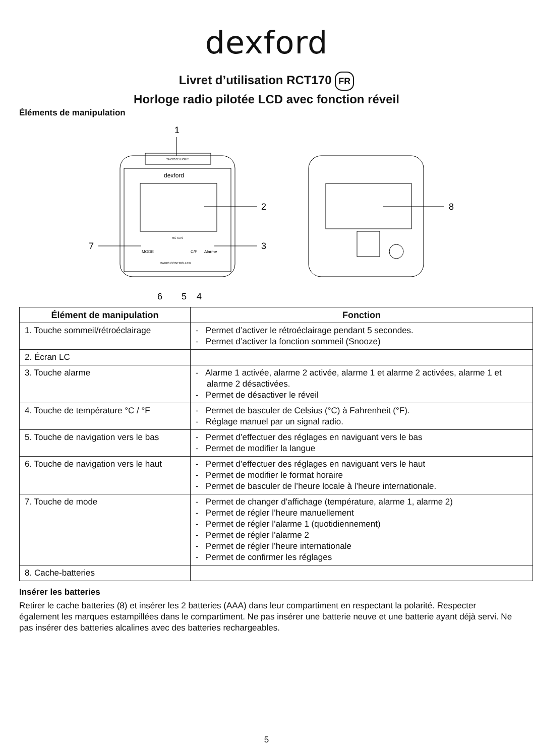dexford
Livret d’utilisation RCT170 FR
Horloge radio pilotée LCD avec fonction réveil
Éléments de manipulation
1
SNOOZE/LIGHT
dexford
RCT170
MODE
C/F
Alarme
RADIO CONTROLLED
2
7
3
6
5
4
8
| Élément de manipulation | Fonction |
| --- | --- |
| 1. Touche sommeil/rétroéclairage | - Permet d’activer le rétroéclairage pendant 5 secondes. - Permet d’activer la fonction sommeil (Snooze) |
| 2. Écran LC | |
| 3. Touche alarme | - Alarme 1 activée, alarme 2 activée, alarme 1 et alarme 2 activées, alarme 1 et alarme 2 désactivées. - Permet de désactiver le réveil |
| 4. Touche de température °C / °F | - Permet de basculer de Celsius (°C) à Fahrenheit (°F). - Réglage manuel par un signal radio. |
| 5. Touche de navigation vers le bas | - Permet d’effectuer des réglages en naviguant vers le bas - Permet de modifier la langue |
| 6. Touche de navigation vers le haut | - Permet d’effectuer des réglages en naviguant vers le haut - Permet de modifier le format horaire - Permet de basculer de l’heure locale à l’heure internationale. |
| 7. Touche de mode | - Permet de changer d’affichage (température, alarme 1, alarme 2) - Permet de régler l’heure manuellement - Permet de régler l’alarme 1 (quotidiennement) - Permet de régler l’alarme 2 - Permet de régler l’heure internationale - Permet de confirmer les réglages |
| 8. Cache-batteries | |
Insérer les batteries
Retirer le cache batteries (8) et insérer les 2 batteries (AAA) dans leur compartiment en respectant la polarité. Respecter également les marques estampillées dans le compartiment. Ne pas insérer une batterie neuve et une batterie ayant déjà servi. Ne pas insérer des batteries alcalines avec des batteries rechargeables.
5